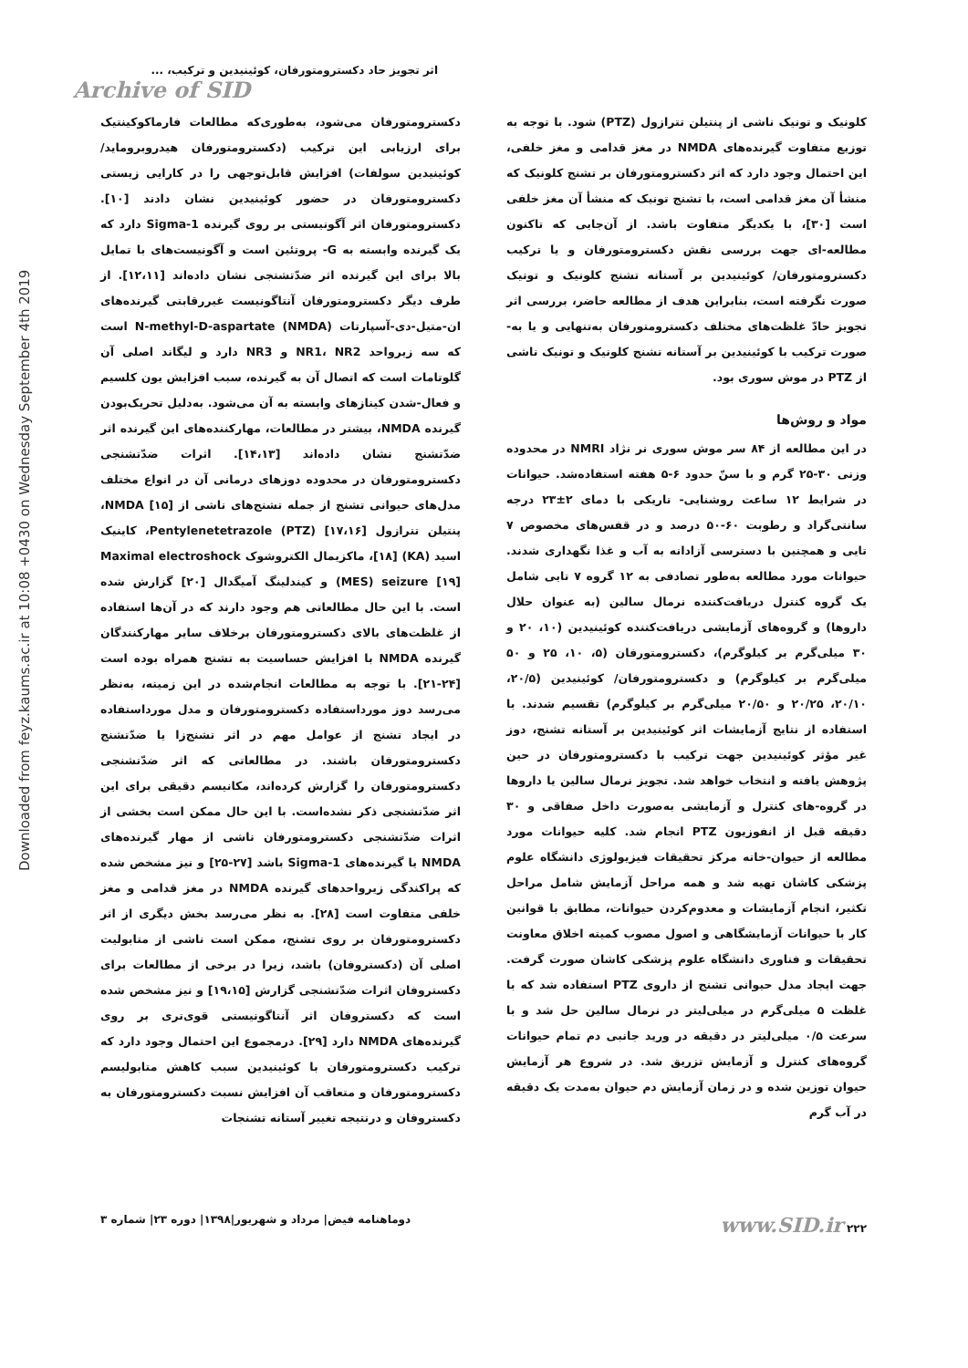Downloaded from feyz.kaums.ac.ir at 10:08 +0430 on Wednesday September 4th 2019
اثر تجویز حاد دکسترومتورفان، کوئینیدین و ترکیب، ...
Archive of SID
دکسترومتورفان می‌شود، به‌طوری‌که مطالعات فارماکوکینتیک برای ارزیابی این ترکیب (دکسترومتورفان هیدروبروماید/ کوئینیدین سولفات) افزایش قابل‌توجهی را در کارایی زیستی دکسترومتورفان در حضور کوئینیدین نشان دادند [۱۰]. دکسترومتورفان اثر آگونیستی بر روی گیرنده Sigma-1 دارد که یک گیرنده وابسته به G- پروتئین است و آگونیست‌های با تمایل بالا برای این گیرنده اثر ضدّتشنجی نشان داده‌اند [۱۲،۱۱]. از طرف دیگر دکسترومتورفان آنتاگونیست غیررقابتی گیرنده‌های ان-متیل-دی-آسپارتات N-methyl-D-aspartate (NMDA) است که سه زیرواحد NR1، NR2 و NR3 دارد و لیگاند اصلی آن گلوتامات است که اتصال آن به گیرنده، سبب افزایش یون کلسیم و فعال-شدن کینازهای وابسته به آن می‌شود. به‌دلیل تحریک‌بودن گیرنده NMDA، بیشتر در مطالعات، مهارکننده‌های این گیرنده اثر ضدّتشنج نشان داده‌اند [۱۴،۱۳]. اثرات ضدّتشنجی دکسترومتورفان در محدوده دوزهای درمانی آن در انواع مختلف مدل‌های حیوانی تشنج از جمله تشنج‌های ناشی از NMDA [۱۵]، پنتیلن تترازول Pentylenetetrazole (PTZ) [۱۷،۱۶]، کاینیک اسید (KA) [۱۸]، ماکزیمال الکتروشوک Maximal electroshock (MES) seizure [۱۹] و کیندلینگ آمیگدال [۲۰] گزارش شده است. با این حال مطالعاتی هم وجود دارند که در آن‌ها استفاده از غلظت‌های بالای دکسترومتورفان برخلاف سایر مهارکنندگان گیرنده NMDA با افزایش حساسیت به تشنج همراه بوده است [۲۴-۲۱]. با توجه به مطالعات انجام‌شده در این زمینه، به‌نظر می‌رسد دوز مورداستفاده دکسترومتورفان و مدل مورداستفاده در ایجاد تشنج از عوامل مهم در اثر تشنج‌زا یا ضدّتشنج دکسترومتورفان باشند. در مطالعاتی که اثر ضدّتشنجی دکسترومتورفان را گزارش کرده‌اند، مکانیسم دقیقی برای این اثر ضدّتشنجی ذکر نشده‌است. با این حال ممکن است بخشی از اثرات ضدّتشنجی دکسترومتورفان ناشی از مهار گیرنده‌های NMDA یا گیرنده‌های Sigma-1 باشد [۲۷-۲۵] و نیز مشخص شده که پراکندگی زیرواحدهای گیرنده NMDA در مغز قدامی و مغز خلفی متفاوت است [۲۸]. به نظر می‌رسد بخش دیگری از اثر دکسترومتورفان بر روی تشنج، ممکن است ناشی از متابولیت اصلی آن (دکستروفان) باشد، زیرا در برخی از مطالعات برای دکستروفان اثرات ضدّتشنجی گزارش [۱۹،۱۵] و نیز مشخص شده است که دکستروفان اثر آنتاگونیستی قوی‌تری بر روی گیرنده‌های NMDA دارد [۲۹]. درمجموع این احتمال وجود دارد که ترکیب دکسترومتورفان با کوئینیدین سبب کاهش متابولیسم دکسترومتورفان و متعاقب آن افزایش نسبت دکسترومتورفان به دکستروفان و درنتیجه تغییر آستانه تشنجات
کلونیک و تونیک ناشی از پنتیلن تترازول (PTZ) شود. با توجه به توزیع متفاوت گیرنده‌های NMDA در مغز قدامی و مغز خلفی، این احتمال وجود دارد که اثر دکسترومتورفان بر تشنج کلونیک که منشأ آن مغز قدامی است، با تشنج تونیک که منشأ آن مغز خلفی است [۳۰]، با یکدیگر متفاوت باشد. از آن‌جایی که تاکنون مطالعه-ای جهت بررسی نقش دکسترومتورفان و یا ترکیب دکسترومتورفان/ کوئینیدین بر آستانه تشنج کلونیک و تونیک صورت نگرفته است، بنابراین هدف از مطالعه حاضر، بررسی اثر تجویز حادّ غلظت‌های مختلف دکسترومتورفان به‌تنهایی و یا به-صورت ترکیب با کوئینیدین بر آستانه تشنج کلونیک و تونیک ناشی از PTZ در موش سوری بود.
مواد و روش‌ها
در این مطالعه از ۸۴ سر موش سوری نر نژاد NMRI در محدوده وزنی ۳۰-۲۵ گرم و با سنّ حدود ۶-۵ هفته استفاده‌شد. حیوانات در شرایط ۱۲ ساعت روشنایی- تاریکی با دمای ۲±۲۳ درجه سانتی‌گراد و رطوبت ۶۰-۵۰ درصد و در قفس‌های مخصوص ۷ تایی و همچنین با دسترسی آزادانه به آب و غذا نگهداری شدند. حیوانات مورد مطالعه به‌طور تصادفی به ۱۲ گروه ۷ تایی شامل یک گروه کنترل دریافت‌کننده نرمال سالین (به عنوان حلال داروها) و گروه‌های آزمایشی دریافت‌کننده کوئینیدین (۱۰، ۲۰ و ۳۰ میلی‌گرم بر کیلوگرم)، دکسترومتورفان (۵، ۱۰، ۲۵ و ۵۰ میلی‌گرم بر کیلوگرم) و دکسترومتورفان/ کوئینیدین (۲۰/۵، ۲۰/۱۰، ۲۰/۲۵ و ۲۰/۵۰ میلی‌گرم بر کیلوگرم) تقسیم شدند. با استفاده از نتایج آزمایشات اثر کوئینیدین بر آستانه تشنج، دوز غیر مؤثر کوئینیدین جهت ترکیب با دکسترومتورفان در حین پژوهش یافته و انتخاب خواهد شد. تجویز نرمال سالین یا داروها در گروه-های کنترل و آزمایشی به‌صورت داخل صفاقی و ۳۰ دقیقه قبل از انفوزیون PTZ انجام شد. کلیه حیوانات مورد مطالعه از حیوان-خانه مرکز تحقیقات فیزیولوژی دانشگاه علوم پزشکی کاشان تهیه شد و همه مراحل آزمایش شامل مراحل تکثیر، انجام آزمایشات و معدوم‌کردن حیوانات، مطابق با قوانین کار با حیوانات آزمایشگاهی و اصول مصوب کمیته اخلاق معاونت تحقیقات و فناوری دانشگاه علوم پزشکی کاشان صورت گرفت. جهت ایجاد مدل حیوانی تشنج از داروی PTZ استفاده شد که با غلظت ۵ میلی‌گرم در میلی‌لیتر در نرمال سالین حل شد و با سرعت ۰/۵ میلی‌لیتر در دقیقه در ورید جانبی دم تمام حیوانات گروه‌های کنترل و آزمایش تزریق شد. در شروع هر آزمایش حیوان توزین شده و در زمان آزمایش دم حیوان به‌مدت یک دقیقه در آب گرم
دوماهنامه فیض| مرداد و شهریور|۱۳۹۸| دوره ۲۳| شماره ۳ www.SID.ir ۲۲۲